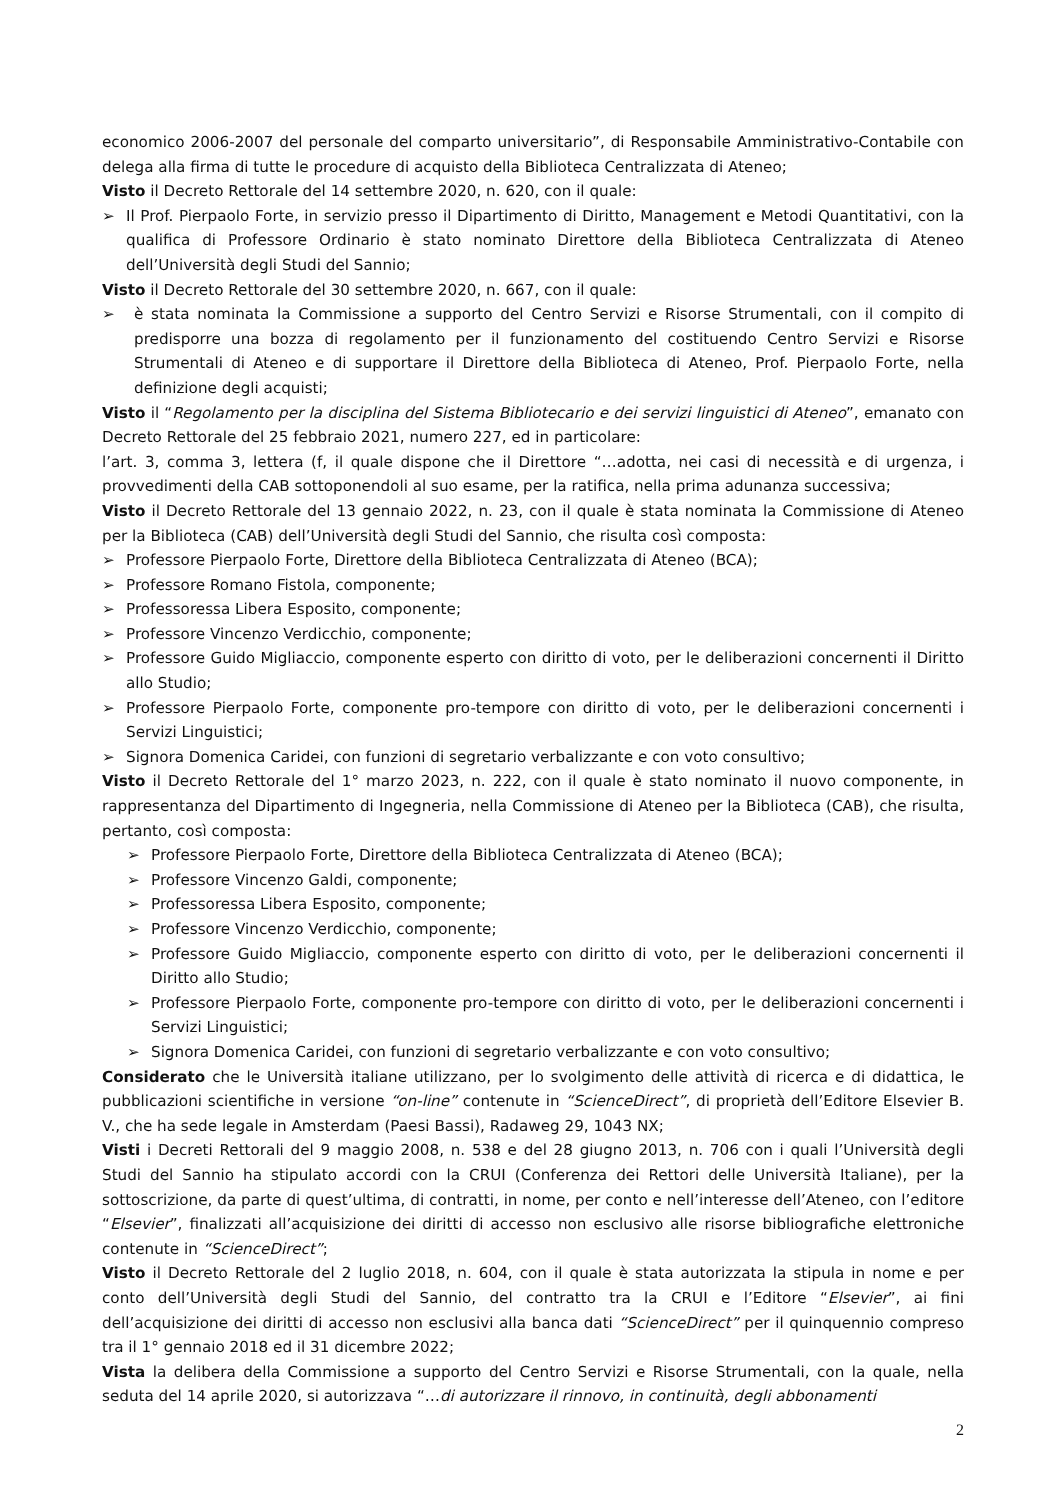economico 2006-2007 del personale del comparto universitario”, di Responsabile Amministrativo-Contabile con delega alla firma di tutte le procedure di acquisto della Biblioteca Centralizzata di Ateneo;
Visto il Decreto Rettorale del 14 settembre 2020, n. 620, con il quale:
➢ Il Prof. Pierpaolo Forte, in servizio presso il Dipartimento di Diritto, Management e Metodi Quantitativi, con la qualifica di Professore Ordinario è stato nominato Direttore della Biblioteca Centralizzata di Ateneo dell’Università degli Studi del Sannio;
Visto il Decreto Rettorale del 30 settembre 2020, n. 667, con il quale:
➢ è stata nominata la Commissione a supporto del Centro Servizi e Risorse Strumentali, con il compito di predisporre una bozza di regolamento per il funzionamento del costituendo Centro Servizi e Risorse Strumentali di Ateneo e di supportare il Direttore della Biblioteca di Ateneo, Prof. Pierpaolo Forte, nella definizione degli acquisti;
Visto il “Regolamento per la disciplina del Sistema Bibliotecario e dei servizi linguistici di Ateneo”, emanato con Decreto Rettorale del 25 febbraio 2021, numero 227, ed in particolare:
l’art. 3, comma 3, lettera (f, il quale dispone che il Direttore “…adotta, nei casi di necessità e di urgenza, i provvedimenti della CAB sottoponendoli al suo esame, per la ratifica, nella prima adunanza successiva;
Visto il Decreto Rettorale del 13 gennaio 2022, n. 23, con il quale è stata nominata la Commissione di Ateneo per la Biblioteca (CAB) dell’Università degli Studi del Sannio, che risulta così composta:
➢ Professore Pierpaolo Forte, Direttore della Biblioteca Centralizzata di Ateneo (BCA);
➢ Professore Romano Fistola, componente;
➢ Professoressa Libera Esposito, componente;
➢ Professore Vincenzo Verdicchio, componente;
➢ Professore Guido Migliaccio, componente esperto con diritto di voto, per le deliberazioni concernenti il Diritto allo Studio;
➢ Professore Pierpaolo Forte, componente pro-tempore con diritto di voto, per le deliberazioni concernenti i Servizi Linguistici;
➢ Signora Domenica Caridei, con funzioni di segretario verbalizzante e con voto consultivo;
Visto il Decreto Rettorale del 1° marzo 2023, n. 222, con il quale è stato nominato il nuovo componente, in rappresentanza del Dipartimento di Ingegneria, nella Commissione di Ateneo per la Biblioteca (CAB), che risulta, pertanto, così composta:
➢ Professore Pierpaolo Forte, Direttore della Biblioteca Centralizzata di Ateneo (BCA);
➢ Professore Vincenzo Galdi, componente;
➢ Professoressa Libera Esposito, componente;
➢ Professore Vincenzo Verdicchio, componente;
➢ Professore Guido Migliaccio, componente esperto con diritto di voto, per le deliberazioni concernenti il Diritto allo Studio;
➢ Professore Pierpaolo Forte, componente pro-tempore con diritto di voto, per le deliberazioni concernenti i Servizi Linguistici;
➢ Signora Domenica Caridei, con funzioni di segretario verbalizzante e con voto consultivo;
Considerato che le Università italiane utilizzano, per lo svolgimento delle attività di ricerca e di didattica, le pubblicazioni scientifiche in versione “on-line” contenute in “ScienceDirect”, di proprietà dell’Editore Elsevier B. V., che ha sede legale in Amsterdam (Paesi Bassi), Radaweg 29, 1043 NX;
Visti i Decreti Rettorali del 9 maggio 2008, n. 538 e del 28 giugno 2013, n. 706 con i quali l’Università degli Studi del Sannio ha stipulato accordi con la CRUI (Conferenza dei Rettori delle Università Italiane), per la sottoscrizione, da parte di quest’ultima, di contratti, in nome, per conto e nell’interesse dell’Ateneo, con l’editore “Elsevier”, finalizzati all’acquisizione dei diritti di accesso non esclusivo alle risorse bibliografiche elettroniche contenute in “ScienceDirect”;
Visto il Decreto Rettorale del 2 luglio 2018, n. 604, con il quale è stata autorizzata la stipula in nome e per conto dell’Università degli Studi del Sannio, del contratto tra la CRUI e l’Editore “Elsevier”, ai fini dell’acquisizione dei diritti di accesso non esclusivi alla banca dati “ScienceDirect” per il quinquennio compreso tra il 1° gennaio 2018 ed il 31 dicembre 2022;
Vista la delibera della Commissione a supporto del Centro Servizi e Risorse Strumentali, con la quale, nella seduta del 14 aprile 2020, si autorizzava “…di autorizzare il rinnovo, in continuità, degli abbonamenti
2